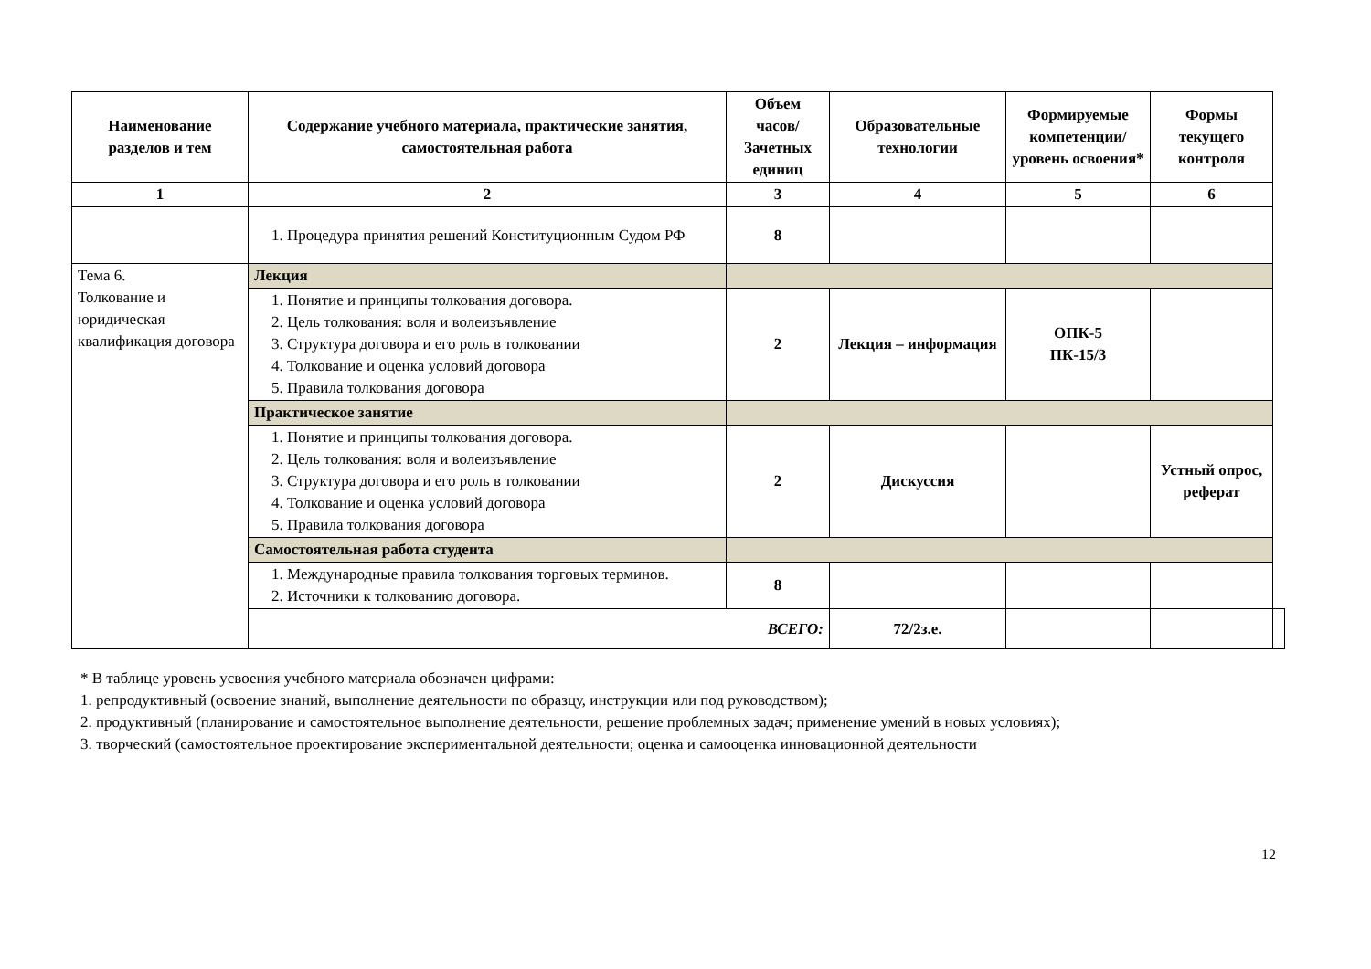| Наименование разделов и тем | Содержание учебного материала, практические занятия, самостоятельная работа | Объем часов/ Зачетных единиц | Образовательные технологии | Формируемые компетенции/ уровень освоения* | Формы текущего контроля | |
| --- | --- | --- | --- | --- | --- | --- |
| 1 | 2 | 3 | 4 | 5 | 6 | |
| | 1. Процедура принятия решений Конституционным Судом РФ | 8 | | | | |
| Тема 6. Толкование и юридическая квалификация договора | Лекция | | | | | |
| | 1. Понятие и принципы толкования договора. 2. Цель толкования: воля и волеизъявление 3. Структура договора и его роль в толковании 4. Толкование и оценка условий договора 5. Правила толкования договора | 2 | Лекция – информация | ОПК-5 ПК-15/3 | | |
| | Практическое занятие | | | | | |
| | 1. Понятие и принципы толкования договора. 2. Цель толкования: воля и волеизъявление 3. Структура договора и его роль в толковании 4. Толкование и оценка условий договора 5. Правила толкования договора | 2 | Дискуссия | | Устный опрос, реферат | |
| | Самостоятельная работа студента | | | | | |
| | 1. Международные правила толкования торговых терминов. 2. Источники к толкованию договора. | 8 | | | | |
| | ВСЕГО: | | 72/2з.е. | | | |
* В таблице уровень усвоения учебного материала обозначен цифрами:
1. репродуктивный (освоение знаний, выполнение деятельности по образцу, инструкции или под руководством);
2. продуктивный (планирование и самостоятельное выполнение деятельности, решение проблемных задач; применение умений в новых условиях);
3. творческий (самостоятельное проектирование экспериментальной деятельности; оценка и самооценка инновационной деятельности
12